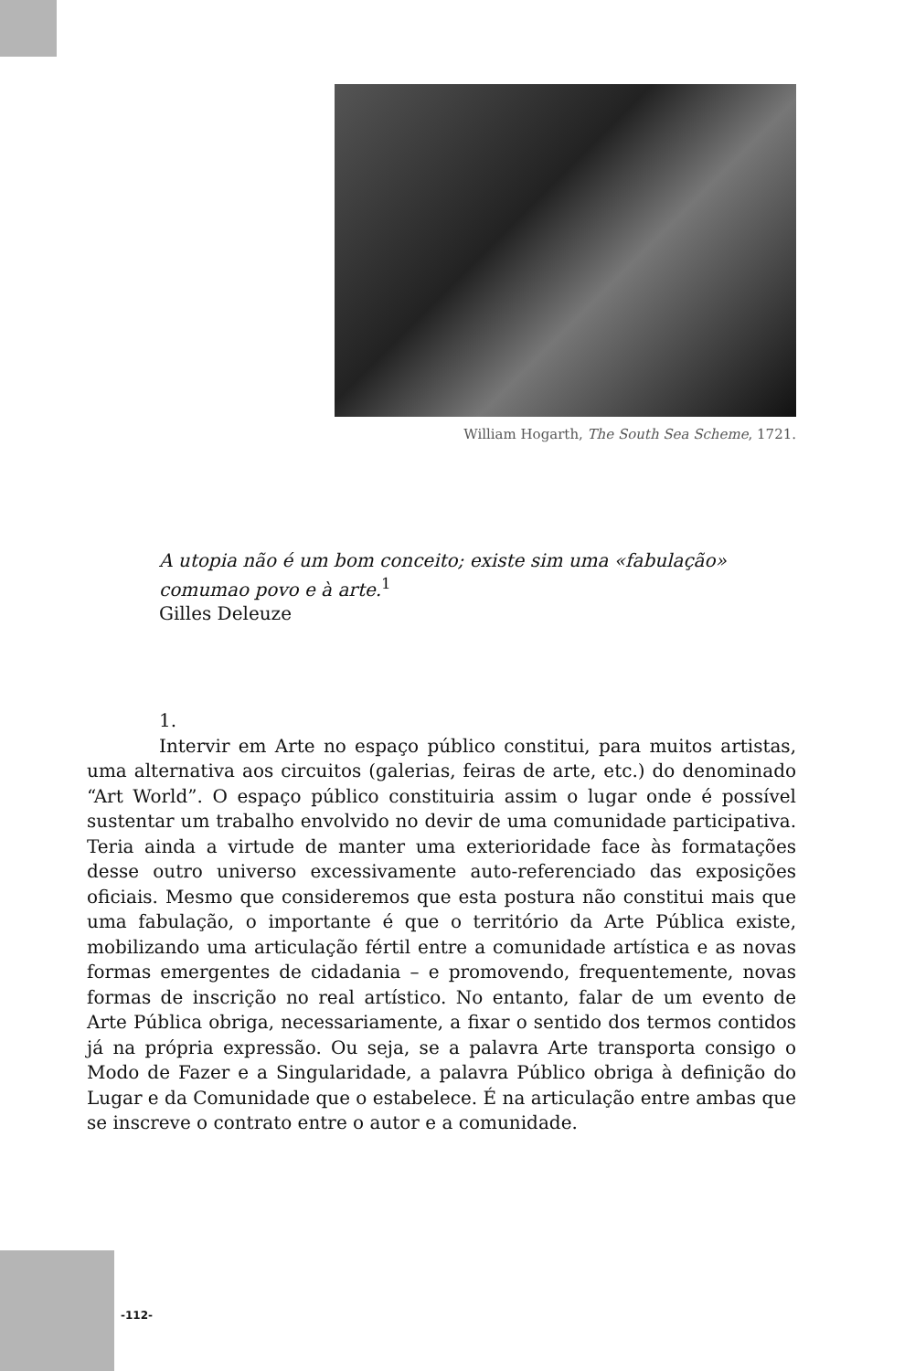William Hogarth, The South Sea Scheme, 1721.
A utopia não é um bom conceito; existe sim uma «fabulação» comumao povo e à arte.<sup>1</sup>
Gilles Deleuze
1.
Intervir em Arte no espaço público constitui, para muitos artistas, uma alternativa aos circuitos (galerias, feiras de arte, etc.) do denominado “Art World”. O espaço público constituiria assim o lugar onde é possível sustentar um trabalho envolvido no devir de uma comunidade participativa. Teria ainda a virtude de manter uma exterioridade face às formatações desse outro universo excessivamente auto-referenciado das exposições oficiais. Mesmo que consideremos que esta postura não constitui mais que uma fabulação, o importante é que o território da Arte Pública existe, mobilizando uma articulação fértil entre a comunidade artística e as novas formas emergentes de cidadania – e promovendo, frequentemente, novas formas de inscrição no real artístico. No entanto, falar de um evento de Arte Pública obriga, necessariamente, a fixar o sentido dos termos contidos já na própria expressão. Ou seja, se a palavra Arte transporta consigo o Modo de Fazer e a Singularidade, a palavra Público obriga à definição do Lugar e da Comunidade que o estabelece. É na articulação entre ambas que se inscreve o contrato entre o autor e a comunidade.
-112-